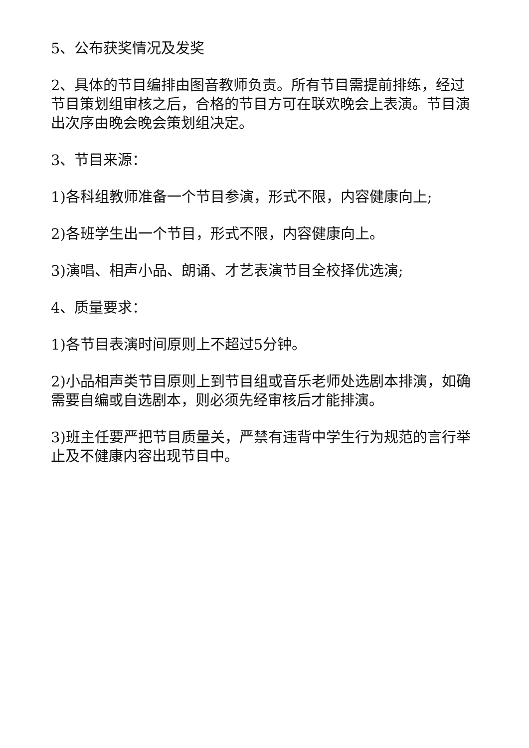5、公布获奖情况及发奖
2、具体的节目编排由图音教师负责。所有节目需提前排练，经过节目策划组审核之后，合格的节目方可在联欢晚会上表演。节目演出次序由晚会晚会策划组决定。
3、节目来源：
1)各科组教师准备一个节目参演，形式不限，内容健康向上;
2)各班学生出一个节目，形式不限，内容健康向上。
3)演唱、相声小品、朗诵、才艺表演节目全校择优选演;
4、质量要求：
1)各节目表演时间原则上不超过5分钟。
2)小品相声类节目原则上到节目组或音乐老师处选剧本排演，如确需要自编或自选剧本，则必须先经审核后才能排演。
3)班主任要严把节目质量关，严禁有违背中学生行为规范的言行举止及不健康内容出现节目中。